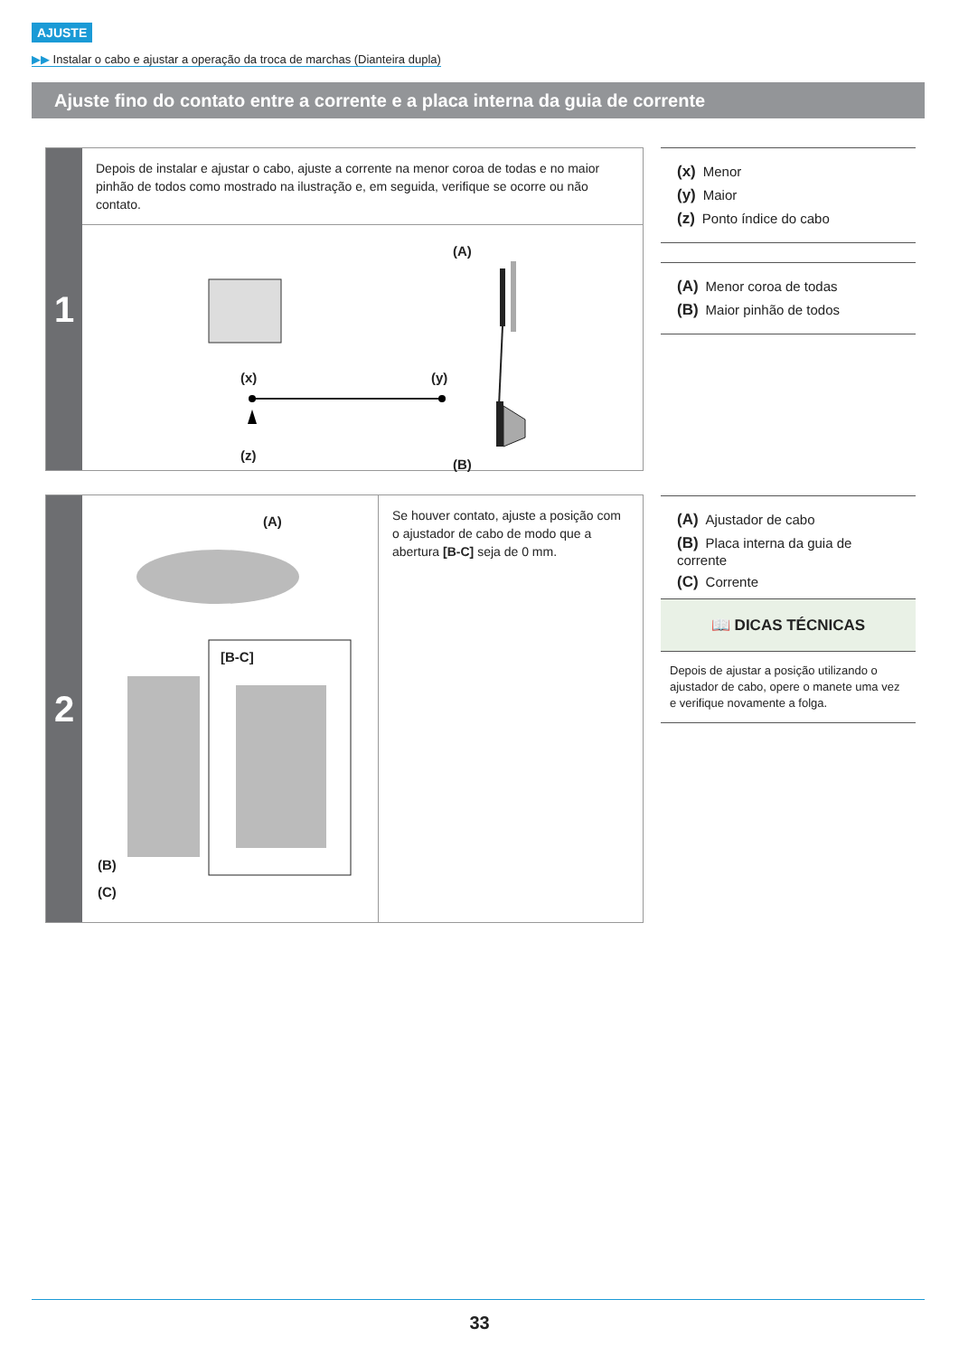AJUSTE
▶▶ Instalar o cabo e ajustar a operação da troca de marchas (Dianteira dupla)
Ajuste fino do contato entre a corrente e a placa interna da guia de corrente
1
Depois de instalar e ajustar o cabo, ajuste a corrente na menor coroa de todas e no maior pinhão de todos como mostrado na ilustração e, em seguida, verifique se ocorre ou não contato.
(x)
(y)
(z)
(A)
(B)
2
(A)
[B-C]
(B)
(C)
Se houver contato, ajuste a posição com o ajustador de cabo de modo que a abertura [B-C] seja de 0 mm.
(x) Menor
(y) Maior
(z) Ponto índice do cabo
(A) Menor coroa de todas
(B) Maior pinhão de todos
(A) Ajustador de cabo
(B) Placa interna da guia de corrente
(C) Corrente
📖 DICAS TÉCNICAS
Depois de ajustar a posição utilizando o ajustador de cabo, opere o manete uma vez e verifique novamente a folga.
33